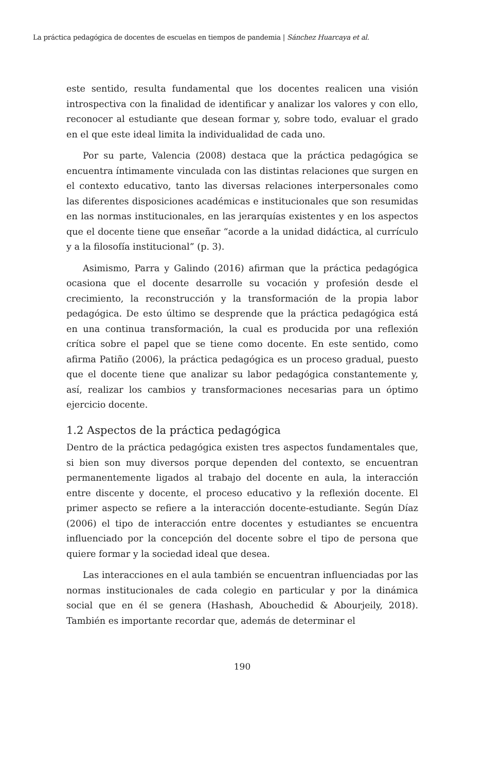La práctica pedagógica de docentes de escuelas en tiempos de pandemia | Sánchez Huarcaya et al.
este sentido, resulta fundamental que los docentes realicen una visión introspectiva con la finalidad de identificar y analizar los valores y con ello, reconocer al estudiante que desean formar y, sobre todo, evaluar el grado en el que este ideal limita la individualidad de cada uno.
Por su parte, Valencia (2008) destaca que la práctica pedagógica se encuentra íntimamente vinculada con las distintas relaciones que surgen en el contexto educativo, tanto las diversas relaciones interpersonales como las diferentes disposiciones académicas e institucionales que son resumidas en las normas institucionales, en las jerarquías existentes y en los aspectos que el docente tiene que enseñar “acorde a la unidad didáctica, al currículo y a la filosofía institucional” (p. 3).
Asimismo, Parra y Galindo (2016) afirman que la práctica pedagógica ocasiona que el docente desarrolle su vocación y profesión desde el crecimiento, la reconstrucción y la transformación de la propia labor pedagógica. De esto último se desprende que la práctica pedagógica está en una continua transformación, la cual es producida por una reflexión crítica sobre el papel que se tiene como docente. En este sentido, como afirma Patiño (2006), la práctica pedagógica es un proceso gradual, puesto que el docente tiene que analizar su labor pedagógica constantemente y, así, realizar los cambios y transformaciones necesarias para un óptimo ejercicio docente.
1.2 Aspectos de la práctica pedagógica
Dentro de la práctica pedagógica existen tres aspectos fundamentales que, si bien son muy diversos porque dependen del contexto, se encuentran permanentemente ligados al trabajo del docente en aula, la interacción entre discente y docente, el proceso educativo y la reflexión docente. El primer aspecto se refiere a la interacción docente-estudiante. Según Díaz (2006) el tipo de interacción entre docentes y estudiantes se encuentra influenciado por la concepción del docente sobre el tipo de persona que quiere formar y la sociedad ideal que desea.
Las interacciones en el aula también se encuentran influenciadas por las normas institucionales de cada colegio en particular y por la dinámica social que en él se genera (Hashash, Abouchedid & Abourjeily, 2018). También es importante recordar que, además de determinar el
190